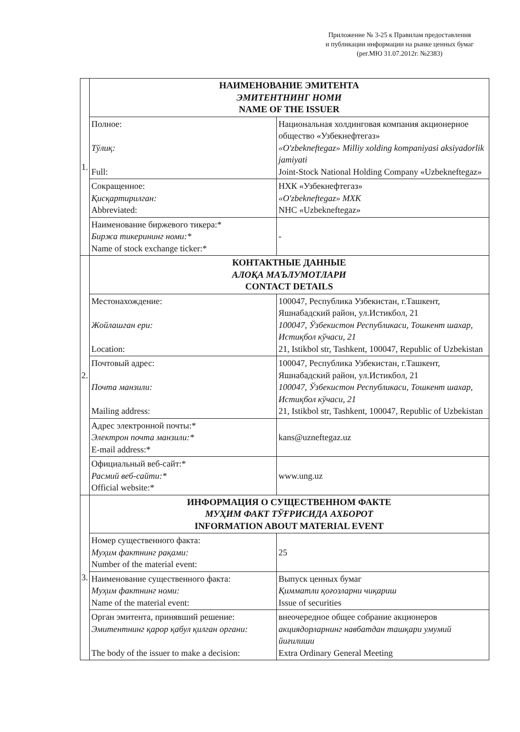Приложение № 3-25 к Правилам предоставления
и публикации информации на рынке ценных бумаг
(рег.МЮ 31.07.2012г. №2383)
| 1. | НАИМЕНОВАНИЕ ЭМИТЕНТА ЭМИТЕНТНИНГ НОМИ NAME OF THE ISSUER | |
| | Полное: Тўлиқ: Full: | Национальная холдинговая компания акционерное общество «Узбекнефтегаз» «O'zbekneftegaz» Milliy xolding kompaniyasi aksiyadorlik jamiyati Joint-Stock National Holding Company «Uzbekneftegaz» |
| | Сокращенное: Қисқартирилган: Abbreviated: | НХК «Узбекнефтегаз» «O'zbekneftegaz» МХК NHC «Uzbekneftegaz» |
| | Наименование биржевого тикера:* Биржа тикерининг номи:* Name of stock exchange ticker:* | - |
| 2. | КОНТАКТНЫЕ ДАННЫЕ АЛОҚА МАЪЛУМОТЛАРИ CONTACT DETAILS | |
| | Местонахождение: Жойлашган ери: Location: | 100047, Республика Узбекистан, г.Ташкент, Яшнабадский район, ул.Истикбол, 21 100047, Ўзбекистон Республикаси, Тошкент шахар, Истиқбол кўчаси, 21 21, Istikbol str, Tashkent, 100047, Republic of Uzbekistan |
| | Почтовый адрес: Почта манзили: Mailing address: | 100047, Республика Узбекистан, г.Ташкент, Яшнабадский район, ул.Истикбол, 21 100047, Ўзбекистон Республикаси, Тошкент шахар, Истиқбол кўчаси, 21 21, Istikbol str, Tashkent, 100047, Republic of Uzbekistan |
| | Адрес электронной почты:* Электрон почта манзили:* E-mail address:* | kans@uzneftegaz.uz |
| | Официальный веб-сайт:* Расмий веб-сайти:* Official website:* | www.ung.uz |
| 3. | ИНФОРМАЦИЯ О СУЩЕСТВЕННОМ ФАКТЕ МУҲИМ ФАКТ ТЎҒРИСИДА АХБОРОТ INFORMATION ABOUT MATERIAL EVENT | |
| | Номер существенного факта: Муҳим фактнинг рақами: Number of the material event: | 25 |
| | Наименование существенного факта: Муҳим фактнинг номи: Name of the material event: | Выпуск ценных бумаг Қимматли қоғозларни чиқариш Issue of securities |
| | Орган эмитента, принявший решение: Эмитентнинг қарор қабул қилган органи: The body of the issuer to make a decision: | внеочередное общее собрание акционеров акциядорларнинг навбатдан ташқари умумий йиғилиши Extra Ordinary General Meeting |